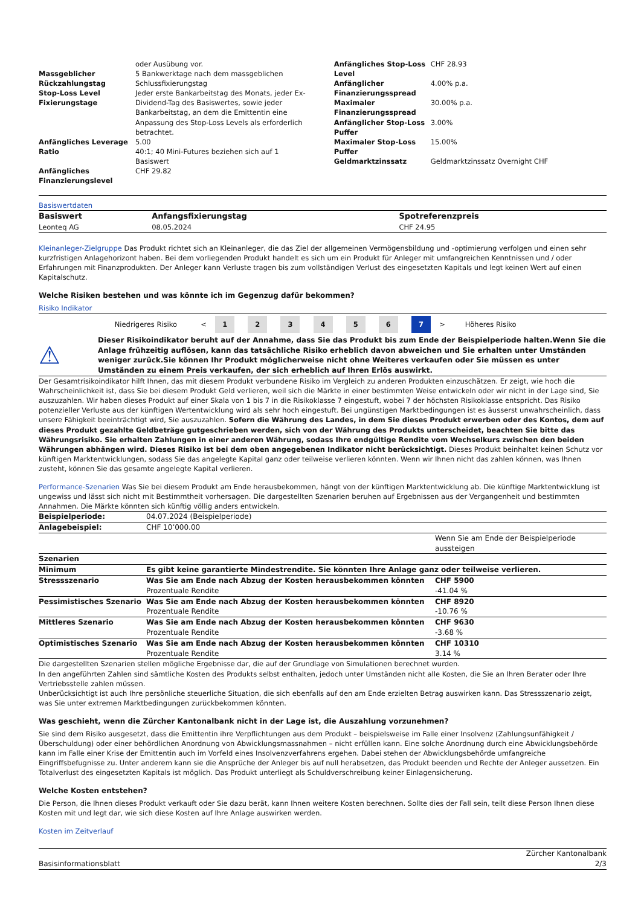| / / oder Ausübung vor. / / Massgeblicher Rückzahlungstag / 5 Bankwerktage nach dem massgeblichen Schlussfixierungstag / / Stop-Loss Level Fixierungstage / Jeder erste Bankarbeitstag des Monats, jeder Ex-Dividend-Tag des Basiswertes, sowie jeder Bankarbeitstag, an dem die Emittentin eine Anpassung des Stop-Loss Levels als erforderlich betrachtet. / / Anfängliches Leverage / 5.00 / / Ratio / 40:1; 40 Mini-Futures beziehen sich auf 1 Basiswert / / Anfängliches Finanzierungslevel / CHF 29.82 / | | / Anfängliches Stop-Loss Level / CHF 28.93 / / Anfänglicher Finanzierungsspread / 4.00% p.a. / / Maximaler Finanzierungsspread / 30.00% p.a. / / Anfänglicher Stop-Loss Puffer / 3.00% / / Maximaler Stop-Loss Puffer / 15.00% / / Geldmarktzinssatz / Geldmarktzinssatz Overnight CHF / |
Basiswertdaten
| Basiswert | Anfangsfixierungstag | Spotreferenzpreis |
| --- | --- | --- |
| Leonteq AG | 08.05.2024 | CHF 24.95 |
Kleinanleger-Zielgruppe Das Produkt richtet sich an Kleinanleger, die das Ziel der allgemeinen Vermögensbildung und -optimierung verfolgen und einen sehr kurzfristigen Anlagehorizont haben. Bei dem vorliegenden Produkt handelt es sich um ein Produkt für Anleger mit umfangreichen Kenntnissen und / oder Erfahrungen mit Finanzprodukten. Der Anleger kann Verluste tragen bis zum vollständigen Verlust des eingesetzten Kapitals und legt keinen Wert auf einen Kapitalschutz.
Welche Risiken bestehen und was könnte ich im Gegenzug dafür bekommen?
Risiko Indikator
| | Niedrigeres Risiko | < | 1 | 2 | 3 | 4 | 5 | 6 | 7 | > | Höheres Risiko | |
| ⚠ | Dieser Risikoindikator beruht auf der Annahme, dass Sie das Produkt bis zum Ende der Beispielperiode halten.Wenn Sie die Anlage frühzeitig auflösen, kann das tatsächliche Risiko erheblich davon abweichen und Sie erhalten unter Umständen weniger zurück.Sie können Ihr Produkt möglicherweise nicht ohne Weiteres verkaufen oder Sie müssen es unter Umständen zu einem Preis verkaufen, der sich erheblich auf Ihren Erlös auswirkt. |
Der Gesamtrisikoindikator hilft Ihnen, das mit diesem Produkt verbundene Risiko im Vergleich zu anderen Produkten einzuschätzen. Er zeigt, wie hoch die Wahrscheinlichkeit ist, dass Sie bei diesem Produkt Geld verlieren, weil sich die Märkte in einer bestimmten Weise entwickeln oder wir nicht in der Lage sind, Sie auszuzahlen. Wir haben dieses Produkt auf einer Skala von 1 bis 7 in die Risikoklasse 7 eingestuft, wobei 7 der höchsten Risikoklasse entspricht. Das Risiko potenzieller Verluste aus der künftigen Wertentwicklung wird als sehr hoch eingestuft. Bei ungünstigen Marktbedingungen ist es äusserst unwahrscheinlich, dass unsere Fähigkeit beeinträchtigt wird, Sie auszuzahlen. Sofern die Währung des Landes, in dem Sie dieses Produkt erwerben oder des Kontos, dem auf dieses Produkt gezahlte Geldbeträge gutgeschrieben werden, sich von der Währung des Produkts unterscheidet, beachten Sie bitte das Währungsrisiko. Sie erhalten Zahlungen in einer anderen Währung, sodass Ihre endgültige Rendite vom Wechselkurs zwischen den beiden Währungen abhängen wird. Dieses Risiko ist bei dem oben angegebenen Indikator nicht berücksichtigt. Dieses Produkt beinhaltet keinen Schutz vor künftigen Marktentwicklungen, sodass Sie das angelegte Kapital ganz oder teilweise verlieren könnten. Wenn wir Ihnen nicht das zahlen können, was Ihnen zusteht, können Sie das gesamte angelegte Kapital verlieren.
Performance-Szenarien Was Sie bei diesem Produkt am Ende herausbekommen, hängt von der künftigen Marktentwicklung ab. Die künftige Marktentwicklung ist ungewiss und lässt sich nicht mit Bestimmtheit vorhersagen. Die dargestellten Szenarien beruhen auf Ergebnissen aus der Vergangenheit und bestimmten Annahmen. Die Märkte könnten sich künftig völlig anders entwickeln.
| Beispielperiode: | 04.07.2024 (Beispielperiode) | |
| Anlagebeispiel: | CHF 10’000.00 | |
| | | Wenn Sie am Ende der Beispielperiode aussteigen |
| Szenarien | | |
| Minimum | Es gibt keine garantierte Mindestrendite. Sie könnten Ihre Anlage ganz oder teilweise verlieren. | |
| Stressszenario | Was Sie am Ende nach Abzug der Kosten herausbekommen könnten Prozentuale Rendite | CHF 5900 -41.04 % |
| Pessimistisches Szenario | Was Sie am Ende nach Abzug der Kosten herausbekommen könnten Prozentuale Rendite | CHF 8920 -10.76 % |
| Mittleres Szenario | Was Sie am Ende nach Abzug der Kosten herausbekommen könnten Prozentuale Rendite | CHF 9630 -3.68 % |
| Optimistisches Szenario | Was Sie am Ende nach Abzug der Kosten herausbekommen könnten Prozentuale Rendite | CHF 10310 3.14 % |
Die dargestellten Szenarien stellen mögliche Ergebnisse dar, die auf der Grundlage von Simulationen berechnet wurden.
In den angeführten Zahlen sind sämtliche Kosten des Produkts selbst enthalten, jedoch unter Umständen nicht alle Kosten, die Sie an Ihren Berater oder Ihre Vertriebsstelle zahlen müssen.
Unberücksichtigt ist auch Ihre persönliche steuerliche Situation, die sich ebenfalls auf den am Ende erzielten Betrag auswirken kann. Das Stressszenario zeigt, was Sie unter extremen Marktbedingungen zurückbekommen könnten.
Was geschieht, wenn die Zürcher Kantonalbank nicht in der Lage ist, die Auszahlung vorzunehmen?
Sie sind dem Risiko ausgesetzt, dass die Emittentin ihre Verpflichtungen aus dem Produkt – beispielsweise im Falle einer Insolvenz (Zahlungsunfähigkeit / Überschuldung) oder einer behördlichen Anordnung von Abwicklungsmassnahmen – nicht erfüllen kann. Eine solche Anordnung durch eine Abwicklungsbehörde kann im Falle einer Krise der Emittentin auch im Vorfeld eines Insolvenzverfahrens ergehen. Dabei stehen der Abwicklungsbehörde umfangreiche Eingriffsbefugnisse zu. Unter anderem kann sie die Ansprüche der Anleger bis auf null herabsetzen, das Produkt beenden und Rechte der Anleger aussetzen. Ein Totalverlust des eingesetzten Kapitals ist möglich. Das Produkt unterliegt als Schuldverschreibung keiner Einlagensicherung.
Welche Kosten entstehen?
Die Person, die Ihnen dieses Produkt verkauft oder Sie dazu berät, kann Ihnen weitere Kosten berechnen. Sollte dies der Fall sein, teilt diese Person Ihnen diese Kosten mit und legt dar, wie sich diese Kosten auf Ihre Anlage auswirken werden.
Kosten im Zeitverlauf
| Basisinformationsblatt | Zürcher Kantonalbank 2/3 |